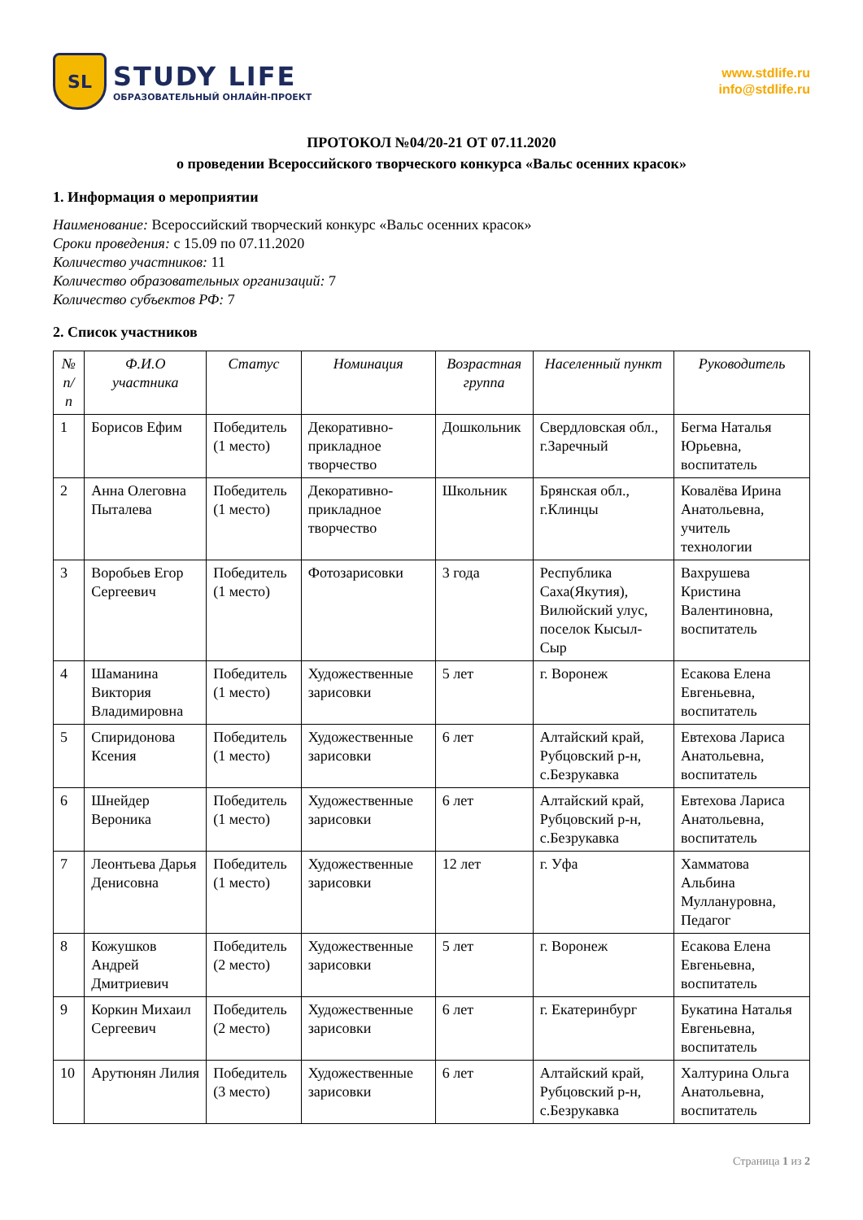SL
STUDY LIFE
ОБРАЗОВАТЕЛЬНЫЙ ОНЛАЙН-ПРОЕКТ
www.stdlife.ru
info@stdlife.ru
ПРОТОКОЛ №04/20-21 ОТ 07.11.2020
о проведении Всероссийского творческого конкурса «Вальс осенних красок»
1. Информация о мероприятии
Наименование: Всероссийский творческий конкурс «Вальс осенних красок»
Сроки проведения: с 15.09 по 07.11.2020
Количество участников: 11
Количество образовательных организаций: 7
Количество субъектов РФ: 7
2. Список участников
| № п/п | Ф.И.О участника | Статус | Номинация | Возрастная группа | Населенный пункт | Руководитель |
| --- | --- | --- | --- | --- | --- | --- |
| 1 | Борисов Ефим | Победитель (1 место) | Декоративно-прикладное творчество | Дошкольник | Свердловская обл., г.Заречный | Бегма Наталья Юрьевна, воспитатель |
| 2 | Анна Олеговна Пыталева | Победитель (1 место) | Декоративно-прикладное творчество | Школьник | Брянская обл., г.Клинцы | Ковалёва Ирина Анатольевна, учитель технологии |
| 3 | Воробьев Егор Сергеевич | Победитель (1 место) | Фотозарисовки | 3 года | Республика Саха(Якутия), Вилюйский улус, поселок Кысыл-Сыр | Вахрушева Кристина Валентиновна, воспитатель |
| 4 | Шаманина Виктория Владимировна | Победитель (1 место) | Художественные зарисовки | 5 лет | г. Воронеж | Есакова Елена Евгеньевна, воспитатель |
| 5 | Спиридонова Ксения | Победитель (1 место) | Художественные зарисовки | 6 лет | Алтайский край, Рубцовский р-н, с.Безрукавка | Евтехова Лариса Анатольевна, воспитатель |
| 6 | Шнейдер Вероника | Победитель (1 место) | Художественные зарисовки | 6 лет | Алтайский край, Рубцовский р-н, с.Безрукавка | Евтехова Лариса Анатольевна, воспитатель |
| 7 | Леонтьева Дарья Денисовна | Победитель (1 место) | Художественные зарисовки | 12 лет | г. Уфа | Хамматова Альбина Муллануровна, Педагог |
| 8 | Кожушков Андрей Дмитриевич | Победитель (2 место) | Художественные зарисовки | 5 лет | г. Воронеж | Есакова Елена Евгеньевна, воспитатель |
| 9 | Коркин Михаил Сергеевич | Победитель (2 место) | Художественные зарисовки | 6 лет | г. Екатеринбург | Букатина Наталья Евгеньевна, воспитатель |
| 10 | Арутюнян Лилия | Победитель (3 место) | Художественные зарисовки | 6 лет | Алтайский край, Рубцовский р-н, с.Безрукавка | Халтурина Ольга Анатольевна, воспитатель |
Страница 1 из 2